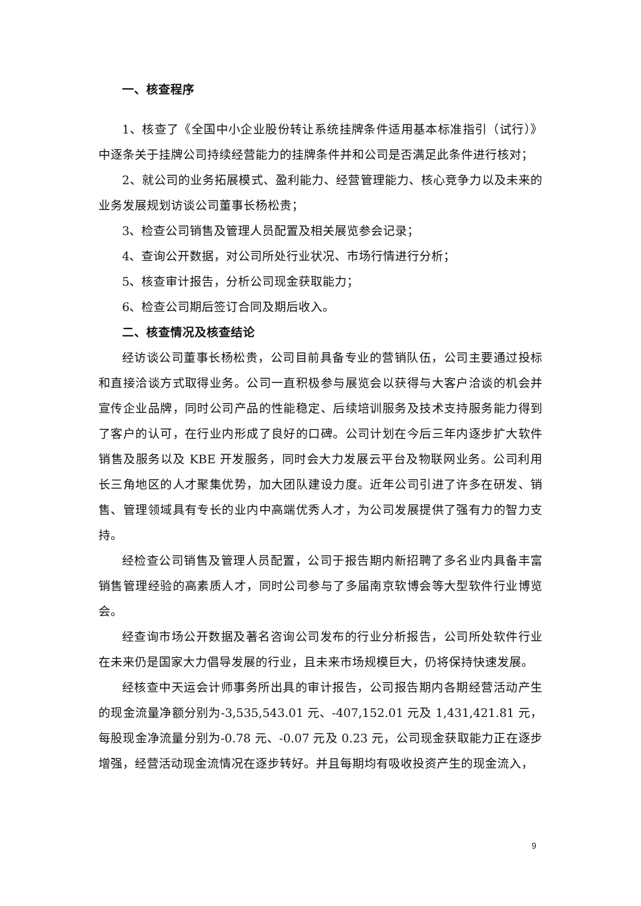一、核查程序
1、核查了《全国中小企业股份转让系统挂牌条件适用基本标准指引（试行）》中逐条关于挂牌公司持续经营能力的挂牌条件并和公司是否满足此条件进行核对；
2、就公司的业务拓展模式、盈利能力、经营管理能力、核心竞争力以及未来的业务发展规划访谈公司董事长杨松贵；
3、检查公司销售及管理人员配置及相关展览参会记录；
4、查询公开数据，对公司所处行业状况、市场行情进行分析；
5、核查审计报告，分析公司现金获取能力；
6、检查公司期后签订合同及期后收入。
二、核查情况及核查结论
经访谈公司董事长杨松贵，公司目前具备专业的营销队伍，公司主要通过投标和直接洽谈方式取得业务。公司一直积极参与展览会以获得与大客户洽谈的机会并宣传企业品牌，同时公司产品的性能稳定、后续培训服务及技术支持服务能力得到了客户的认可，在行业内形成了良好的口碑。公司计划在今后三年内逐步扩大软件销售及服务以及 KBE 开发服务，同时会大力发展云平台及物联网业务。公司利用长三角地区的人才聚集优势，加大团队建设力度。近年公司引进了许多在研发、销售、管理领域具有专长的业内中高端优秀人才，为公司发展提供了强有力的智力支持。
经检查公司销售及管理人员配置，公司于报告期内新招聘了多名业内具备丰富销售管理经验的高素质人才，同时公司参与了多届南京软博会等大型软件行业博览会。
经查询市场公开数据及著名咨询公司发布的行业分析报告，公司所处软件行业在未来仍是国家大力倡导发展的行业，且未来市场规模巨大，仍将保持快速发展。
经核查中天运会计师事务所出具的审计报告，公司报告期内各期经营活动产生的现金流量净额分别为-3,535,543.01 元、-407,152.01 元及 1,431,421.81 元，每股现金净流量分别为-0.78 元、-0.07 元及 0.23 元，公司现金获取能力正在逐步增强，经营活动现金流情况在逐步转好。并且每期均有吸收投资产生的现金流入，
9